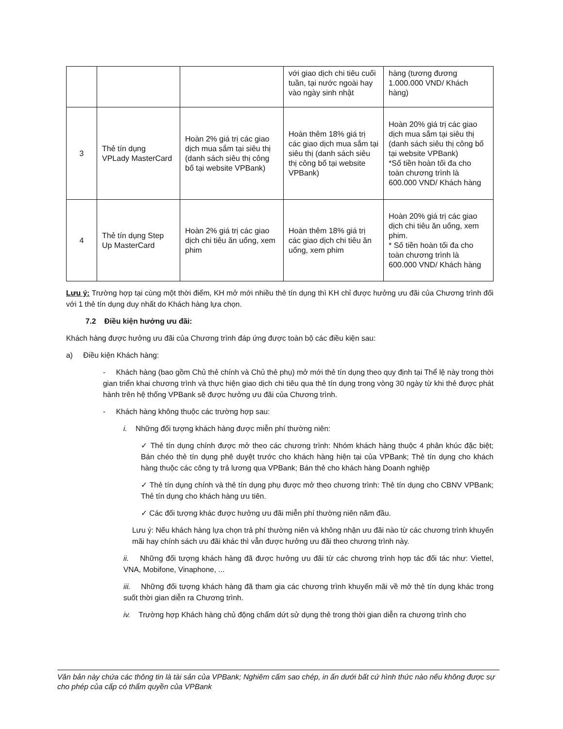| | | | với giao dịch chi tiêu cuối tuần, tại nước ngoài hay vào ngày sinh nhật | hàng (tương đương 1.000.000 VND/ Khách hàng) |
| 3 | Thẻ tín dụng VPLady MasterCard | Hoàn 2% giá trị các giao dịch mua sắm tại siêu thị (danh sách siêu thị công bố tại website VPBank) | Hoàn thêm 18% giá trị các giao dịch mua sắm tại siêu thị (danh sách siêu thị công bố tại website VPBank) | Hoàn 20% giá trị các giao dịch mua sắm tại siêu thị (danh sách siêu thị công bố tại website VPBank) *Số tiền hoàn tối đa cho toàn chương trình là 600.000 VND/ Khách hàng |
| 4 | Thẻ tín dụng Step Up MasterCard | Hoàn 2% giá trị các giao dịch chi tiêu ăn uống, xem phim | Hoàn thêm 18% giá trị các giao dịch chi tiêu ăn uống, xem phim | Hoàn 20% giá trị các giao dịch chi tiêu ăn uống, xem phim. * Số tiền hoàn tối đa cho toàn chương trình là 600.000 VND/ Khách hàng |
Lưu ý: Trường hợp tại cùng một thời điểm, KH mở mới nhiều thẻ tín dụng thì KH chỉ được hưởng ưu đãi của Chương trình đối với 1 thẻ tín dụng duy nhất do Khách hàng lựa chọn.
7.2 Điều kiện hưởng ưu đãi:
Khách hàng được hưởng ưu đãi của Chương trình đáp ứng được toàn bộ các điều kiện sau:
a) Điều kiện Khách hàng:
- Khách hàng (bao gồm Chủ thẻ chính và Chủ thẻ phụ) mở mới thẻ tín dụng theo quy định tại Thể lệ này trong thời gian triển khai chương trình và thực hiện giao dịch chi tiêu qua thẻ tín dụng trong vòng 30 ngày từ khi thẻ được phát hành trên hệ thống VPBank sẽ được hưởng ưu đãi của Chương trình.
- Khách hàng không thuộc các trường hợp sau:
i. Những đối tượng khách hàng được miễn phí thường niên:
✓ Thẻ tín dụng chính được mở theo các chương trình: Nhóm khách hàng thuộc 4 phân khúc đặc biệt; Bán chéo thẻ tín dụng phê duyệt trước cho khách hàng hiện tại của VPBank; Thẻ tín dụng cho khách hàng thuộc các công ty trả lương qua VPBank; Bán thẻ cho khách hàng Doanh nghiệp
✓ Thẻ tín dụng chính và thẻ tín dụng phụ được mở theo chương trình: Thẻ tín dụng cho CBNV VPBank; Thẻ tín dụng cho khách hàng ưu tiên.
✓ Các đối tượng khác được hưởng ưu đãi miễn phí thường niên năm đầu.
Lưu ý: Nếu khách hàng lựa chọn trả phí thường niên và không nhận ưu đãi nào từ các chương trình khuyến mãi hay chính sách ưu đãi khác thì vẫn được hưởng ưu đãi theo chương trình này.
ii. Những đối tượng khách hàng đã được hưởng ưu đãi từ các chương trình hợp tác đối tác như: Viettel, VNA, Mobifone, Vinaphone, ...
iii. Những đối tượng khách hàng đã tham gia các chương trình khuyến mãi về mở thẻ tín dụng khác trong suốt thời gian diễn ra Chương trình.
iv. Trường hợp Khách hàng chủ động chấm dứt sử dụng thẻ trong thời gian diễn ra chương trình cho
Văn bản này chứa các thông tin là tài sản của VPBank; Nghiêm cấm sao chép, in ấn dưới bất cứ hình thức nào nếu không được sự cho phép của cấp có thẩm quyền của VPBank